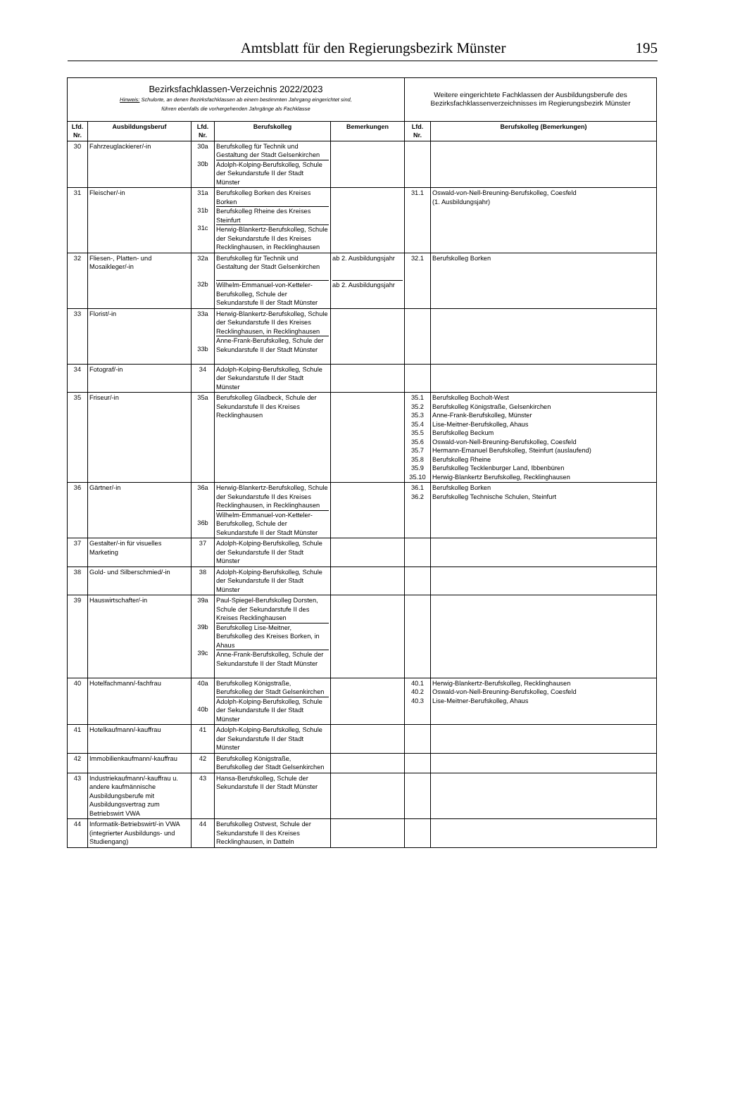Amtsblatt für den Regierungsbezirk Münster
195
| Bezirksfachklassen-Verzeichnis 2022/2023 Hinweis: Schulorte, an denen Bezirksfachklassen ab einem bestimmten Jahrgang eingerichtet sind, führen ebenfalls die vorhergehenden Jahrgänge als Fachklasse | | | | | Weitere eingerichtete Fachklassen der Ausbildungsberufe des Bezirksfachklassenverzeichnisses im Regierungsbezirk Münster | |
| --- | --- | --- | --- | --- | --- | --- |
| Lfd. Nr. | Ausbildungsberuf | Lfd. Nr. | Berufskolleg | Bemerkungen | Lfd. Nr. | Berufskolleg (Bemerkungen) |
| 30 | Fahrzeuglackierer/-in | 30a 30b | Berufskolleg für Technik und Gestaltung der Stadt Gelsenkirchen Adolph-Kolping-Berufskolleg, Schule der Sekundarstufe II der Stadt Münster | | | |
| 31 | Fleischer/-in | 31a 31b 31c | Berufskolleg Borken des Kreises Borken Berufskolleg Rheine des Kreises Steinfurt Herwig-Blankertz-Berufskolleg, Schule der Sekundarstufe II des Kreises Recklinghausen, in Recklinghausen | | 31.1 | Oswald-von-Nell-Breuning-Berufskolleg, Coesfeld (1. Ausbildungsjahr) |
| 32 | Fliesen-, Platten- und Mosaikleger/-in | 32a 32b | Berufskolleg für Technik und Gestaltung der Stadt Gelsenkirchen Wilhelm-Emmanuel-von-Ketteler-Berufskolleg, Schule der Sekundarstufe II der Stadt Münster | ab 2. Ausbildungsjahr ab 2. Ausbildungsjahr | 32.1 | Berufskolleg Borken |
| 33 | Florist/-in | 33a 33b | Herwig-Blankertz-Berufskolleg, Schule der Sekundarstufe II des Kreises Recklinghausen, in Recklinghausen Anne-Frank-Berufskolleg, Schule der Sekundarstufe II der Stadt Münster | | | |
| 34 | Fotograf/-in | 34 | Adolph-Kolping-Berufskolleg, Schule der Sekundarstufe II der Stadt Münster | | | |
| 35 | Friseur/-in | 35a | Berufskolleg Gladbeck, Schule der Sekundarstufe II des Kreises Recklinghausen | | 35.1 35.2 35.3 35.4 35.5 35.6 35.7 35.8 35.9 35.10 | Berufskolleg Bocholt-West Berufskolleg Königstraße, Gelsenkirchen Anne-Frank-Berufskolleg, Münster Lise-Meitner-Berufskolleg, Ahaus Berufskolleg Beckum Oswald-von-Nell-Breuning-Berufskolleg, Coesfeld Hermann-Emanuel Berufskolleg, Steinfurt (auslaufend) Berufskolleg Rheine Berufskolleg Tecklenburger Land, Ibbenbüren Herwig-Blankertz Berufskolleg, Recklinghausen |
| 36 | Gärtner/-in | 36a 36b | Herwig-Blankertz-Berufskolleg, Schule der Sekundarstufe II des Kreises Recklinghausen, in Recklinghausen Wilhelm-Emmanuel-von-Ketteler-Berufskolleg, Schule der Sekundarstufe II der Stadt Münster | | 36.1 36.2 | Berufskolleg Borken Berufskolleg Technische Schulen, Steinfurt |
| 37 | Gestalter/-in für visuelles Marketing | 37 | Adolph-Kolping-Berufskolleg, Schule der Sekundarstufe II der Stadt Münster | | | |
| 38 | Gold- und Silberschmied/-in | 38 | Adolph-Kolping-Berufskolleg, Schule der Sekundarstufe II der Stadt Münster | | | |
| 39 | Hauswirtschafter/-in | 39a 39b 39c | Paul-Spiegel-Berufskolleg Dorsten, Schule der Sekundarstufe II des Kreises Recklinghausen Berufskolleg Lise-Meitner, Berufskolleg des Kreises Borken, in Ahaus Anne-Frank-Berufskolleg, Schule der Sekundarstufe II der Stadt Münster | | | |
| 40 | Hotelfachmann/-fachfrau | 40a 40b | Berufskolleg Königstraße, Berufskolleg der Stadt Gelsenkirchen Adolph-Kolping-Berufskolleg, Schule der Sekundarstufe II der Stadt Münster | | 40.1 40.2 40.3 | Herwig-Blankertz-Berufskolleg, Recklinghausen Oswald-von-Nell-Breuning-Berufskolleg, Coesfeld Lise-Meitner-Berufskolleg, Ahaus |
| 41 | Hotelkaufmann/-kauffrau | 41 | Adolph-Kolping-Berufskolleg, Schule der Sekundarstufe II der Stadt Münster | | | |
| 42 | Immobilienkaufmann/-kauffrau | 42 | Berufskolleg Königstraße, Berufskolleg der Stadt Gelsenkirchen | | | |
| 43 | Industriekaufmann/-kauffrau u. andere kaufmännische Ausbildungsberufe mit Ausbildungsvertrag zum Betriebswirt VWA | 43 | Hansa-Berufskolleg, Schule der Sekundarstufe II der Stadt Münster | | | |
| 44 | Informatik-Betriebswirt/-in VWA (integrierter Ausbildungs- und Studiengang) | 44 | Berufskolleg Ostvest, Schule der Sekundarstufe II des Kreises Recklinghausen, in Datteln | | | |